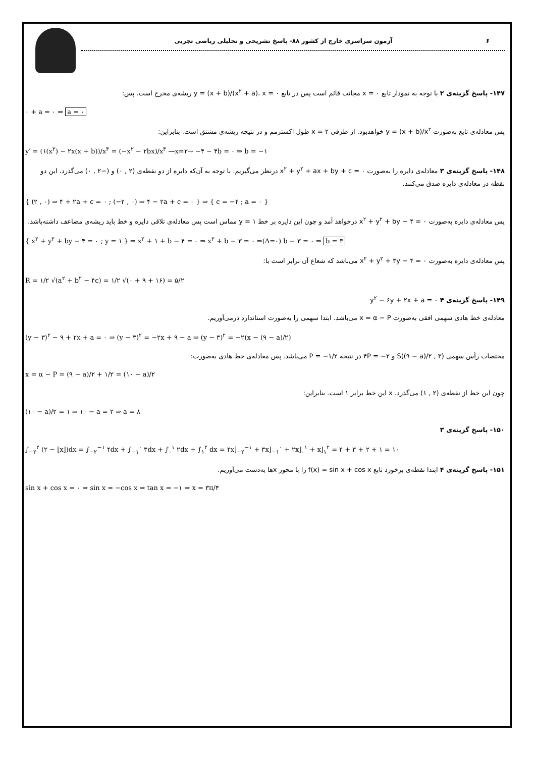۶ آزمون سراسری خارج از کشور ۸۸- پاسخ تشریحی و تحلیلی ریاضی تجربی
۱۴۷- پاسخ گزینه‌ی ۲ با توجه به نمودار تابع x = ۰ مجانب قائم است پس در تابع y = (x + b)/(x<sup>۲</sup> + a)، x = ۰ ریشه‌ی مخرج است. پس:
۰ + a = ۰ ⇒ a = ۰
پس معادله‌ی تابع به‌صورت y = (x + b)/x<sup>۲</sup> خواهدبود. از طرفی x = ۲ طول اکسترمم و در نتیجه ریشه‌ی مشتق است. بنابراین:
y′ = (۱(x<sup>۲</sup>) − ۲x(x + b))/x<sup>۴</sup> = (−x<sup>۲</sup> − ۲bx)/x<sup>۴</sup> —x=۲→ −۴ − ۴b = ۰ ⇒ b = −۱
۱۴۸- پاسخ گزینه‌ی ۳ معادله‌ی دایره را به‌صورت x<sup>۲</sup> + y<sup>۲</sup> + ax + by + c = ۰ درنظر می‌گیریم. با توجه به آن‌که دایره از دو نقطه‌ی (۲ , ۰) و (−۲ , ۰) می‌گذرد، این دو نقطه در معادله‌ی دایره صدق می‌کنند.
{ (۲ , ۰) ⇒ ۴ + ۲a + c = ۰ ; (−۲ , ۰) ⇒ ۴ − ۲a + c = ۰ } ⇒ { c = −۴ ; a = ۰ }
پس معادله‌ی دایره به‌صورت x<sup>۲</sup> + y<sup>۲</sup> + by − ۴ = ۰ درخواهد آمد و چون این دایره بر خط y = ۱ مماس است پس معادله‌ی تلاقی دایره و خط باید ریشه‌ی مضاعف داشته‌باشد.
{ x<sup>۲</sup> + y<sup>۲</sup> + by − ۴ = ۰ ; y = ۱ } ⇒ x<sup>۲</sup> + ۱ + b − ۴ = ۰ ⇒ x<sup>۲</sup> + b − ۳ = ۰ ⇒(Δ=۰) b − ۳ = ۰ ⇒ b = ۳
پس معادله‌ی دایره به‌صورت x<sup>۲</sup> + y<sup>۲</sup> + ۳y − ۴ = ۰ می‌باشد که شعاع آن برابر است با:
R = ۱/۲ √(a<sup>۲</sup> + b<sup>۲</sup> − ۴c) = ۱/۲ √(۰ + ۹ + ۱۶) = ۵/۲
۱۴۹- پاسخ گزینه‌ی ۴ y<sup>۲</sup> − ۶y + ۲x + a = ۰
معادله‌ی خط هادی سهمی افقی به‌صورت x = α − P می‌باشد. ابتدا سهمی را به‌صورت استاندارد درمی‌آوریم.
(y − ۳)<sup>۲</sup> − ۹ + ۲x + a = ۰ ⇒ (y − ۳)<sup>۲</sup> = −۲x + ۹ − a ⇒ (y − ۳)<sup>۲</sup> = −۲(x − (۹ − a)/۲)
مختصات رأس سهمی S((۹ − a)/۲ , ۳) و ۴P = −۲ در نتیجه P = −۱/۲ می‌باشد. پس معادله‌ی خط هادی به‌صورت:
x = α − P = (۹ − a)/۲ + ۱/۲ = (۱۰ − a)/۲
چون این خط از نقطه‌ی (۲ , ۱) می‌گذرد، x این خط برابر ۱ است. بنابراین:
(۱۰ − a)/۲ = ۱ ⇒ ۱۰ − a = ۲ ⇒ a = ۸
۱۵۰- پاسخ گزینه‌ی ۳
∫<sub>−۲</sub><sup>۲</sup> (۲ − [x])dx = ∫<sub>−۲</sub><sup>−۱</sup> ۴dx + ∫<sub>−۱</sub><sup>۰</sup> ۳dx + ∫<sub>۰</sub><sup>۱</sup> ۲dx + ∫<sub>۱</sub><sup>۲</sup> dx = ۴x]<sub>−۲</sub><sup>−۱</sup> + ۳x]<sub>−۱</sub><sup>۰</sup> + ۲x]<sub>۰</sub><sup>۱</sup> + x]<sub>۱</sub><sup>۲</sup> = ۴ + ۳ + ۲ + ۱ = ۱۰
۱۵۱- پاسخ گزینه‌ی ۴ ابتدا نقطه‌ی برخورد تابع f(x) = sin x + cos x را با محور xها به‌دست می‌آوریم.
sin x + cos x = ۰ ⇒ sin x = −cos x ⇒ tan x = −۱ ⇒ x = ۳π/۴